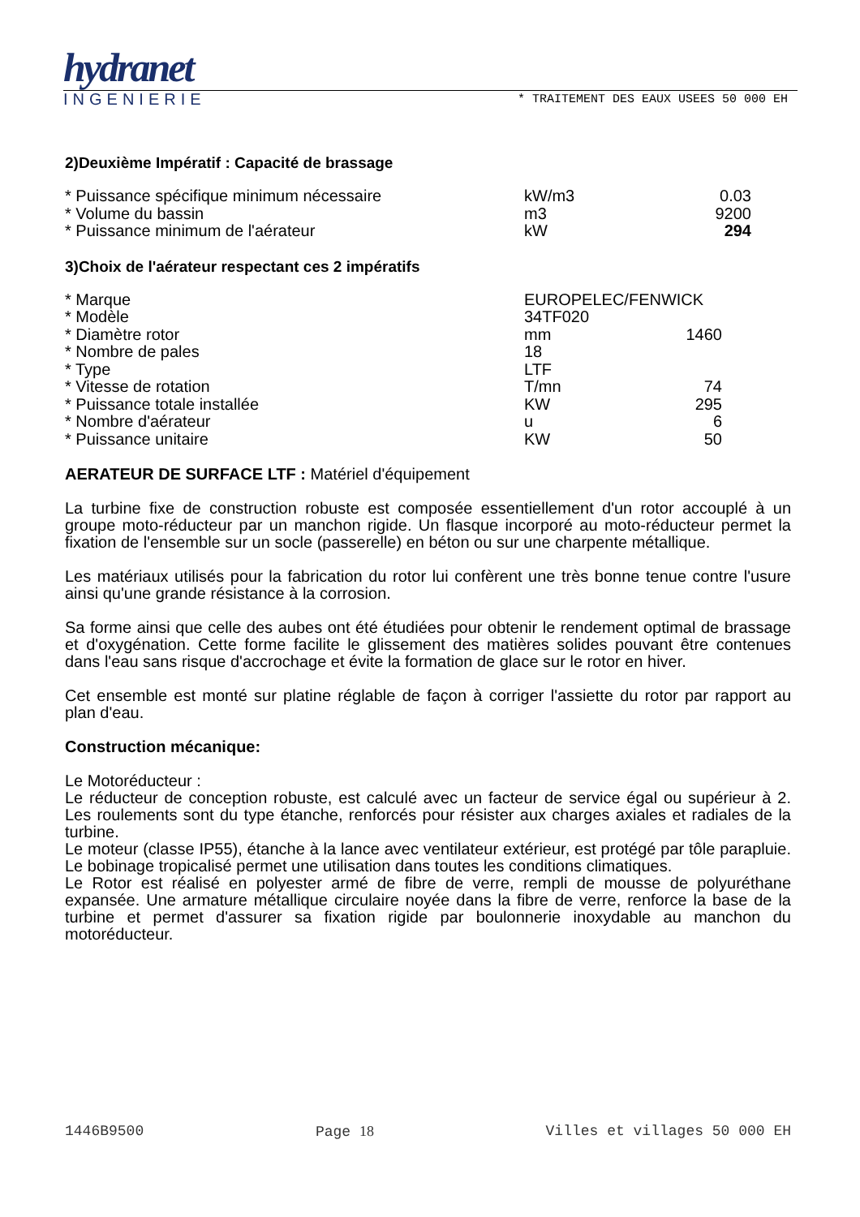hydranet
INGENIERIE * TRAITEMENT DES EAUX USEES 50 000 EH
2)Deuxième Impératif : Capacité de brassage
| * Puissance spécifique minimum nécessaire | kW/m3 | 0.03 |
| * Volume du bassin | m3 | 9200 |
| * Puissance minimum de l'aérateur | kW | 294 |
3)Choix de l'aérateur respectant ces 2 impératifs
| * Marque | EUROPELEC/FENWICK | |
| * Modèle | 34TF020 | |
| * Diamètre rotor | mm | 1460 |
| * Nombre de pales | 18 | |
| * Type | LTF | |
| * Vitesse de rotation | T/mn | 74 |
| * Puissance totale installée | KW | 295 |
| * Nombre d'aérateur | u | 6 |
| * Puissance unitaire | KW | 50 |
AERATEUR DE SURFACE LTF : Matériel d'équipement
La turbine fixe de construction robuste est composée essentiellement d'un rotor accouplé à un groupe moto-réducteur par un manchon rigide. Un flasque incorporé au moto-réducteur permet la fixation de l'ensemble sur un socle (passerelle) en béton ou sur une charpente métallique.
Les matériaux utilisés pour la fabrication du rotor lui confèrent une très bonne tenue contre l'usure ainsi qu'une grande résistance à la corrosion.
Sa forme ainsi que celle des aubes ont été étudiées pour obtenir le rendement optimal de brassage et d'oxygénation. Cette forme facilite le glissement des matières solides pouvant être contenues dans l'eau sans risque d'accrochage et évite la formation de glace sur le rotor en hiver.
Cet ensemble est monté sur platine réglable de façon à corriger l'assiette du rotor par rapport au plan d'eau.
Construction mécanique:
Le Motoréducteur :
Le réducteur de conception robuste, est calculé avec un facteur de service égal ou supérieur à 2. Les roulements sont du type étanche, renforcés pour résister aux charges axiales et radiales de la turbine.
Le moteur (classe IP55), étanche à la lance avec ventilateur extérieur, est protégé par tôle parapluie. Le bobinage tropicalisé permet une utilisation dans toutes les conditions climatiques.
Le Rotor est réalisé en polyester armé de fibre de verre, rempli de mousse de polyuréthane expansée. Une armature métallique circulaire noyée dans la fibre de verre, renforce la base de la turbine et permet d'assurer sa fixation rigide par boulonnerie inoxydable au manchon du motoréducteur.
1446B9500 Page 18 Villes et villages 50 000 EH